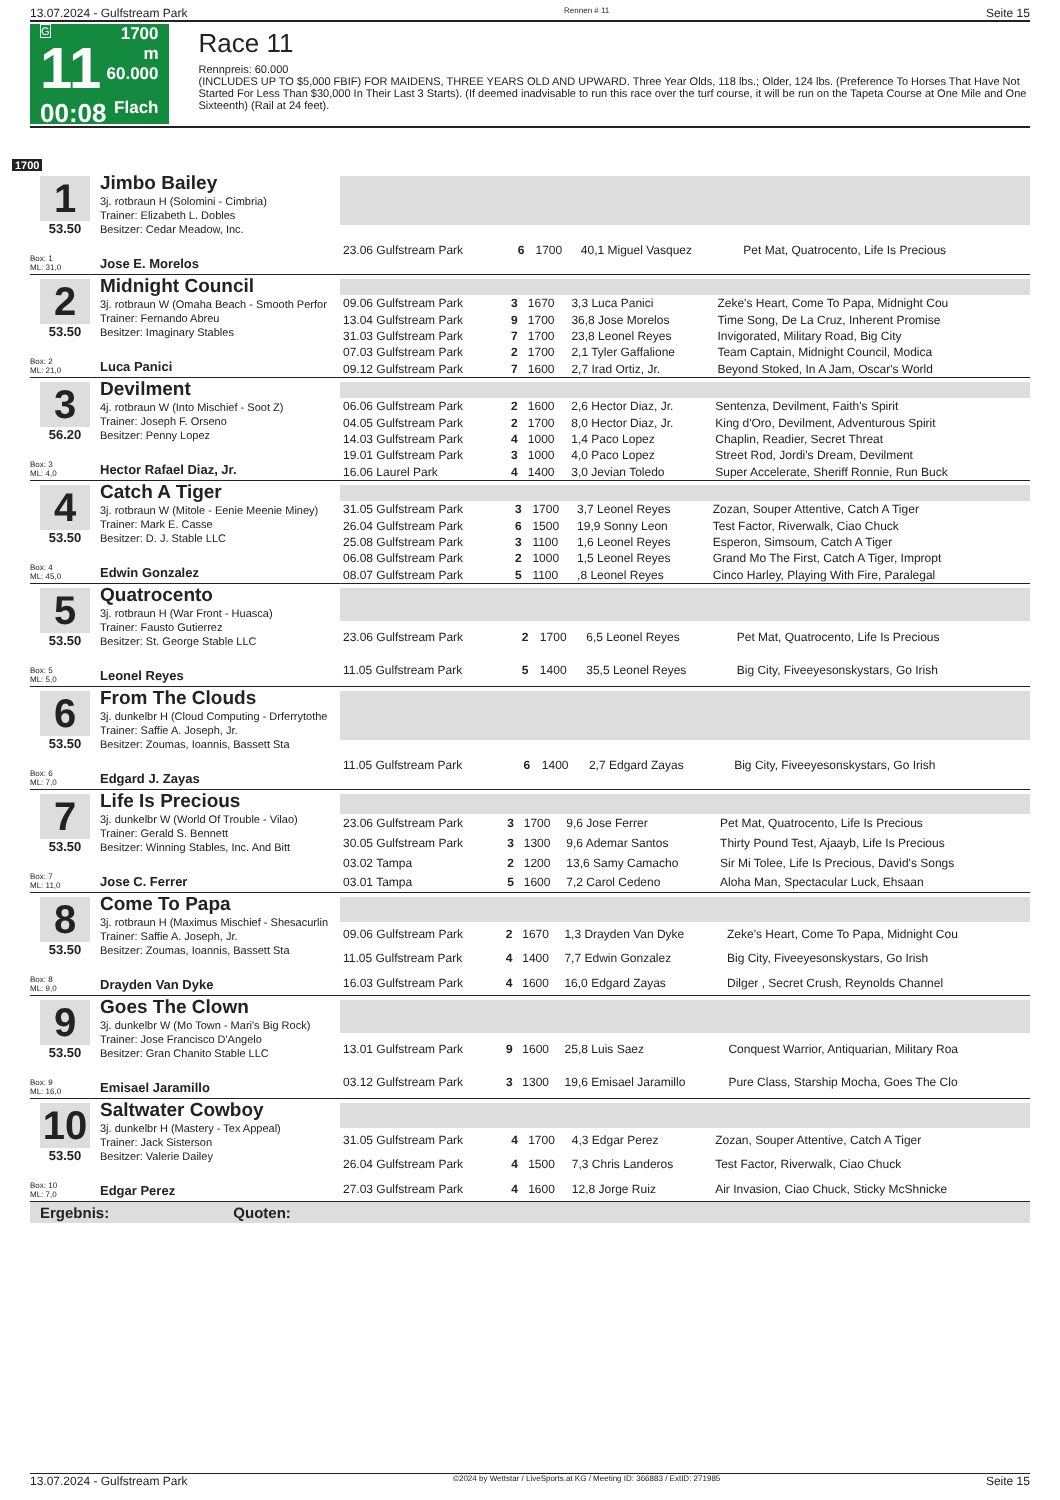13.07.2024 - Gulfstream Park Rennen # 11 Seite 15
G
11
00:08
1700 m
60.000
Flach
Race 11
Rennpreis: 60.000
(INCLUDES UP TO $5,000 FBIF) FOR MAIDENS, THREE YEARS OLD AND UPWARD. Three Year Olds, 118 lbs.; Older, 124 lbs. (Preference To Horses That Have Not Started For Less Than $30,000 In Their Last 3 Starts). (If deemed inadvisable to run this race over the turf course, it will be run on the Tapeta Course at One Mile and One Sixteenth) (Rail at 24 feet).
1700
1
53.50
Box: 1
ML: 31,0
Jimbo Bailey
3j. rotbraun H (Solomini - Cimbria)
Trainer: Elizabeth L. Dobles
Besitzer: Cedar Meadow, Inc.
Jose E. Morelos
| 23.06 Gulfstream Park | 6 | 1700 | 40,1 Miguel Vasquez | Pet Mat, Quatrocento, Life Is Precious |
2
53.50
Box: 2
ML: 21,0
Midnight Council
3j. rotbraun W (Omaha Beach - Smooth Perfor
Trainer: Fernando Abreu
Besitzer: Imaginary Stables
Luca Panici
| 09.06 Gulfstream Park | 3 | 1670 | 3,3 Luca Panici | Zeke's Heart, Come To Papa, Midnight Cou |
| 13.04 Gulfstream Park | 9 | 1700 | 36,8 Jose Morelos | Time Song, De La Cruz, Inherent Promise |
| 31.03 Gulfstream Park | 7 | 1700 | 23,8 Leonel Reyes | Invigorated, Military Road, Big City |
| 07.03 Gulfstream Park | 2 | 1700 | 2,1 Tyler Gaffalione | Team Captain, Midnight Council, Modica |
| 09.12 Gulfstream Park | 7 | 1600 | 2,7 Irad Ortiz, Jr. | Beyond Stoked, In A Jam, Oscar's World |
3
56.20
Box: 3
ML: 4,0
Devilment
4j. rotbraun W (Into Mischief - Soot Z)
Trainer: Joseph F. Orseno
Besitzer: Penny Lopez
Hector Rafael Diaz, Jr.
| 06.06 Gulfstream Park | 2 | 1600 | 2,6 Hector Diaz, Jr. | Sentenza, Devilment, Faith's Spirit |
| 04.05 Gulfstream Park | 2 | 1700 | 8,0 Hector Diaz, Jr. | King d'Oro, Devilment, Adventurous Spirit |
| 14.03 Gulfstream Park | 4 | 1000 | 1,4 Paco Lopez | Chaplin, Readier, Secret Threat |
| 19.01 Gulfstream Park | 3 | 1000 | 4,0 Paco Lopez | Street Rod, Jordi's Dream, Devilment |
| 16.06 Laurel Park | 4 | 1400 | 3,0 Jevian Toledo | Super Accelerate, Sheriff Ronnie, Run Buck |
4
53.50
Box: 4
ML: 45,0
Catch A Tiger
3j. rotbraun W (Mitole - Eenie Meenie Miney)
Trainer: Mark E. Casse
Besitzer: D. J. Stable LLC
Edwin Gonzalez
| 31.05 Gulfstream Park | 3 | 1700 | 3,7 Leonel Reyes | Zozan, Souper Attentive, Catch A Tiger |
| 26.04 Gulfstream Park | 6 | 1500 | 19,9 Sonny Leon | Test Factor, Riverwalk, Ciao Chuck |
| 25.08 Gulfstream Park | 3 | 1100 | 1,6 Leonel Reyes | Esperon, Simsoum, Catch A Tiger |
| 06.08 Gulfstream Park | 2 | 1000 | 1,5 Leonel Reyes | Grand Mo The First, Catch A Tiger, Impropt |
| 08.07 Gulfstream Park | 5 | 1100 | ,8 Leonel Reyes | Cinco Harley, Playing With Fire, Paralegal |
5
53.50
Box: 5
ML: 5,0
Quatrocento
3j. rotbraun H (War Front - Huasca)
Trainer: Fausto Gutierrez
Besitzer: St. George Stable LLC
Leonel Reyes
| 23.06 Gulfstream Park | 2 | 1700 | 6,5 Leonel Reyes | Pet Mat, Quatrocento, Life Is Precious |
| 11.05 Gulfstream Park | 5 | 1400 | 35,5 Leonel Reyes | Big City, Fiveeyesonskystars, Go Irish |
6
53.50
Box: 6
ML: 7,0
From The Clouds
3j. dunkelbr H (Cloud Computing - Drferrytothe
Trainer: Saffie A. Joseph, Jr.
Besitzer: Zoumas, Ioannis, Bassett Sta
Edgard J. Zayas
| 11.05 Gulfstream Park | 6 | 1400 | 2,7 Edgard Zayas | Big City, Fiveeyesonskystars, Go Irish |
7
53.50
Box: 7
ML: 11,0
Life Is Precious
3j. dunkelbr W (World Of Trouble - Vilao)
Trainer: Gerald S. Bennett
Besitzer: Winning Stables, Inc. And Bitt
Jose C. Ferrer
| 23.06 Gulfstream Park | 3 | 1700 | 9,6 Jose Ferrer | Pet Mat, Quatrocento, Life Is Precious |
| 30.05 Gulfstream Park | 3 | 1300 | 9,6 Ademar Santos | Thirty Pound Test, Ajaayb, Life Is Precious |
| 03.02 Tampa | 2 | 1200 | 13,6 Samy Camacho | Sir Mi Tolee, Life Is Precious, David's Songs |
| 03.01 Tampa | 5 | 1600 | 7,2 Carol Cedeno | Aloha Man, Spectacular Luck, Ehsaan |
8
53.50
Box: 8
ML: 9,0
Come To Papa
3j. rotbraun H (Maximus Mischief - Shesacurlin
Trainer: Saffie A. Joseph, Jr.
Besitzer: Zoumas, Ioannis, Bassett Sta
Drayden Van Dyke
| 09.06 Gulfstream Park | 2 | 1670 | 1,3 Drayden Van Dyke | Zeke's Heart, Come To Papa, Midnight Cou |
| 11.05 Gulfstream Park | 4 | 1400 | 7,7 Edwin Gonzalez | Big City, Fiveeyesonskystars, Go Irish |
| 16.03 Gulfstream Park | 4 | 1600 | 16,0 Edgard Zayas | Dilger , Secret Crush, Reynolds Channel |
9
53.50
Box: 9
ML: 16,0
Goes The Clown
3j. dunkelbr W (Mo Town - Mari's Big Rock)
Trainer: Jose Francisco D'Angelo
Besitzer: Gran Chanito Stable LLC
Emisael Jaramillo
| 13.01 Gulfstream Park | 9 | 1600 | 25,8 Luis Saez | Conquest Warrior, Antiquarian, Military Roa |
| 03.12 Gulfstream Park | 3 | 1300 | 19,6 Emisael Jaramillo | Pure Class, Starship Mocha, Goes The Clo |
10
53.50
Box: 10
ML: 7,0
Saltwater Cowboy
3j. dunkelbr H (Mastery - Tex Appeal)
Trainer: Jack Sisterson
Besitzer: Valerie Dailey
Edgar Perez
| 31.05 Gulfstream Park | 4 | 1700 | 4,3 Edgar Perez | Zozan, Souper Attentive, Catch A Tiger |
| 26.04 Gulfstream Park | 4 | 1500 | 7,3 Chris Landeros | Test Factor, Riverwalk, Ciao Chuck |
| 27.03 Gulfstream Park | 4 | 1600 | 12,8 Jorge Ruiz | Air Invasion, Ciao Chuck, Sticky McShnicke |
Ergebnis: Quoten:
13.07.2024 - Gulfstream Park ©2024 by Wettstar / LiveSports.at KG / Meeting ID: 366883 / ExtID: 271985 Seite 15